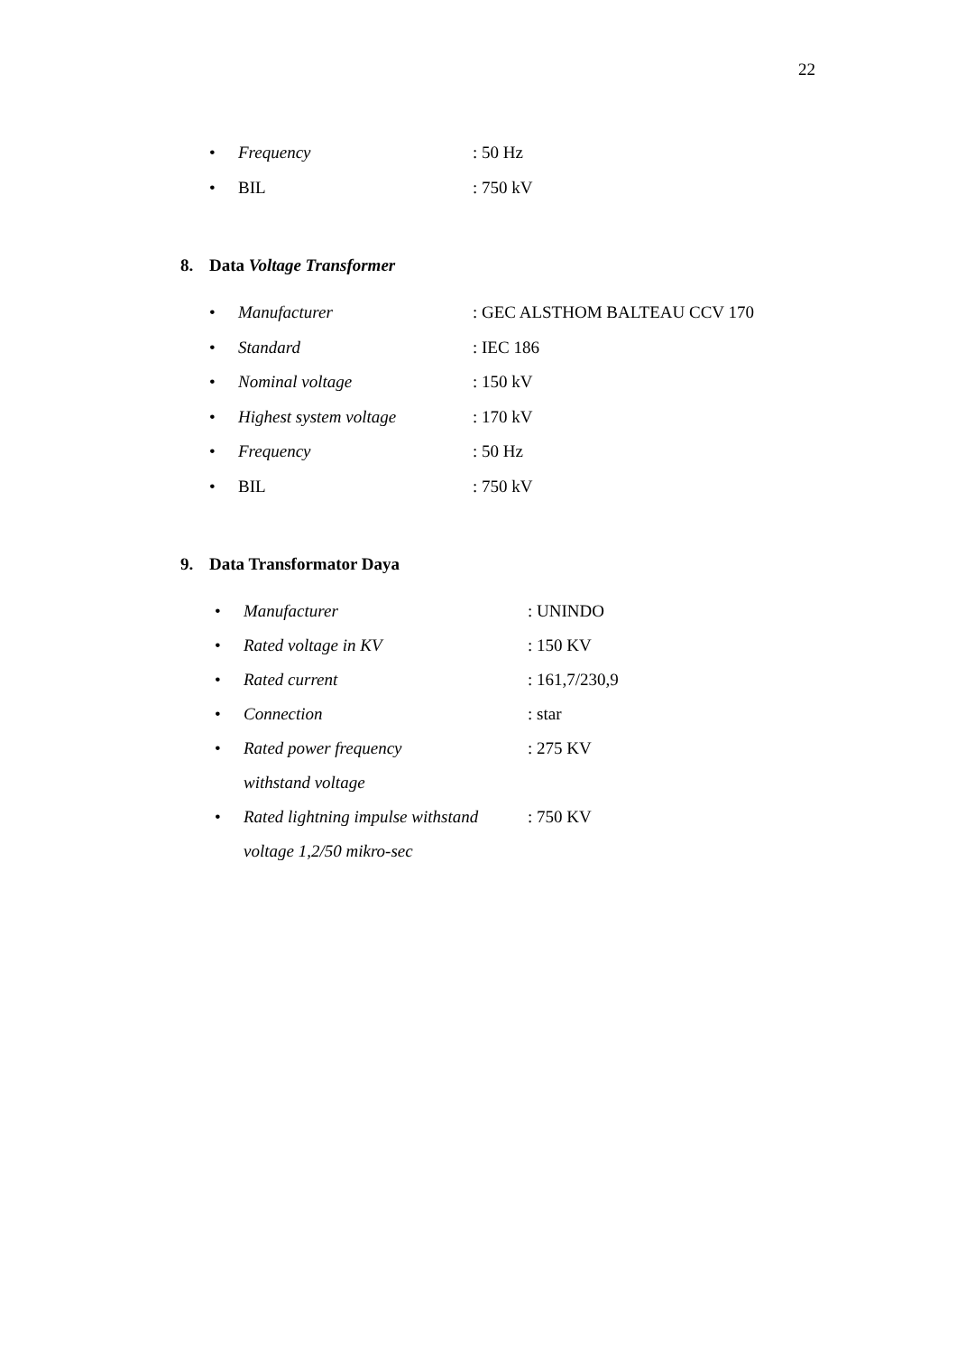22
• Frequency: 50 Hz
• BIL: 750 kV
8. Data Voltage Transformer
• Manufacturer: GEC ALSTHOM BALTEAU CCV 170
• Standard: IEC 186
• Nominal voltage: 150 kV
• Highest system voltage: 170 kV
• Frequency: 50 Hz
• BIL: 750 kV
9. Data Transformator Daya
• Manufacturer: UNINDO
• Rated voltage in KV: 150 KV
• Rated current: 161,7/230,9
• Connection: star
• Rated power frequency
withstand voltage: 275 KV
• Rated lightning impulse withstand
voltage 1,2/50 mikro-sec: 750 KV